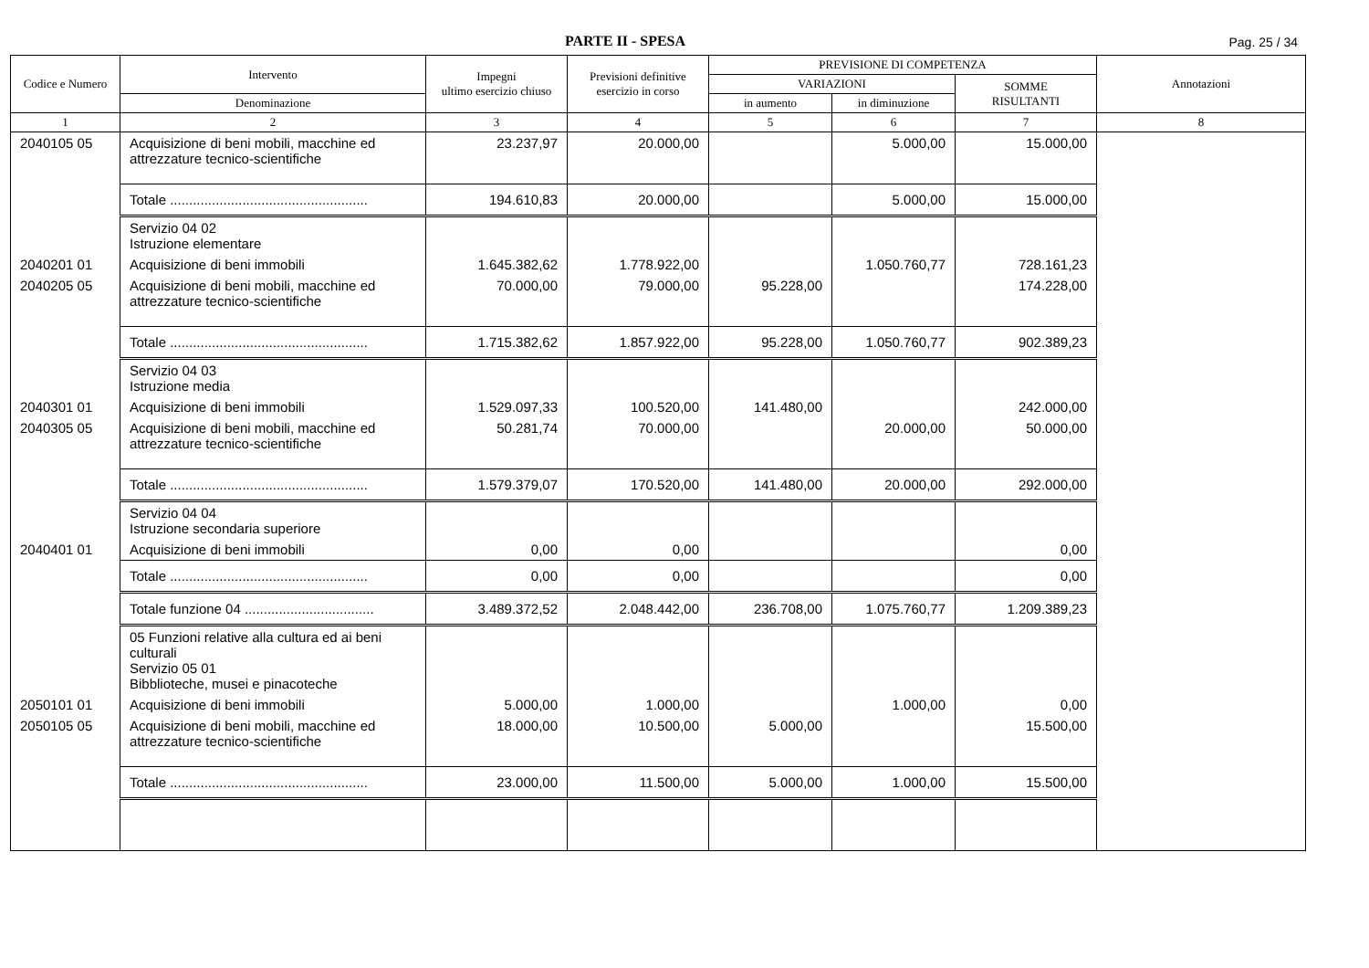PARTE II - SPESA
Pag. 25 / 34
| Codice e Numero | Intervento | Impegni ultimo esercizio chiuso | Previsioni definitive esercizio in corso | PREVISIONE DI COMPETENZA | | | Annotazioni |
| --- | --- | --- | --- | --- | --- | --- | --- |
| | | | | VARIAZIONI | | SOMME RISULTANTI | |
| | Denominazione | | | in aumento | in diminuzione | | |
| 1 | 2 | 3 | 4 | 5 | 6 | 7 | 8 |
| 2040105 05 | Acquisizione di beni mobili, macchine ed attrezzature tecnico-scientifiche | 23.237,97 | 20.000,00 | | 5.000,00 | 15.000,00 | |
| | Totale .................................................... | 194.610,83 | 20.000,00 | | 5.000,00 | 15.000,00 | |
| | Servizio 04 02 Istruzione elementare | | | | | | |
| 2040201 01 | Acquisizione di beni immobili | 1.645.382,62 | 1.778.922,00 | | 1.050.760,77 | 728.161,23 | |
| 2040205 05 | Acquisizione di beni mobili, macchine ed attrezzature tecnico-scientifiche | 70.000,00 | 79.000,00 | 95.228,00 | | 174.228,00 | |
| | Totale .................................................... | 1.715.382,62 | 1.857.922,00 | 95.228,00 | 1.050.760,77 | 902.389,23 | |
| | Servizio 04 03 Istruzione media | | | | | | |
| 2040301 01 | Acquisizione di beni immobili | 1.529.097,33 | 100.520,00 | 141.480,00 | | 242.000,00 | |
| 2040305 05 | Acquisizione di beni mobili, macchine ed attrezzature tecnico-scientifiche | 50.281,74 | 70.000,00 | | 20.000,00 | 50.000,00 | |
| | Totale .................................................... | 1.579.379,07 | 170.520,00 | 141.480,00 | 20.000,00 | 292.000,00 | |
| | Servizio 04 04 Istruzione secondaria superiore | | | | | | |
| 2040401 01 | Acquisizione di beni immobili | 0,00 | 0,00 | | | 0,00 | |
| | Totale .................................................... | 0,00 | 0,00 | | | 0,00 | |
| | Totale funzione 04 .................................. | 3.489.372,52 | 2.048.442,00 | 236.708,00 | 1.075.760,77 | 1.209.389,23 | |
| | 05 Funzioni relative alla cultura ed ai beni culturali Servizio 05 01 Bibblioteche, musei e pinacoteche | | | | | | |
| 2050101 01 | Acquisizione di beni immobili | 5.000,00 | 1.000,00 | | 1.000,00 | 0,00 | |
| 2050105 05 | Acquisizione di beni mobili, macchine ed attrezzature tecnico-scientifiche | 18.000,00 | 10.500,00 | 5.000,00 | | 15.500,00 | |
| | Totale .................................................... | 23.000,00 | 11.500,00 | 5.000,00 | 1.000,00 | 15.500,00 | |